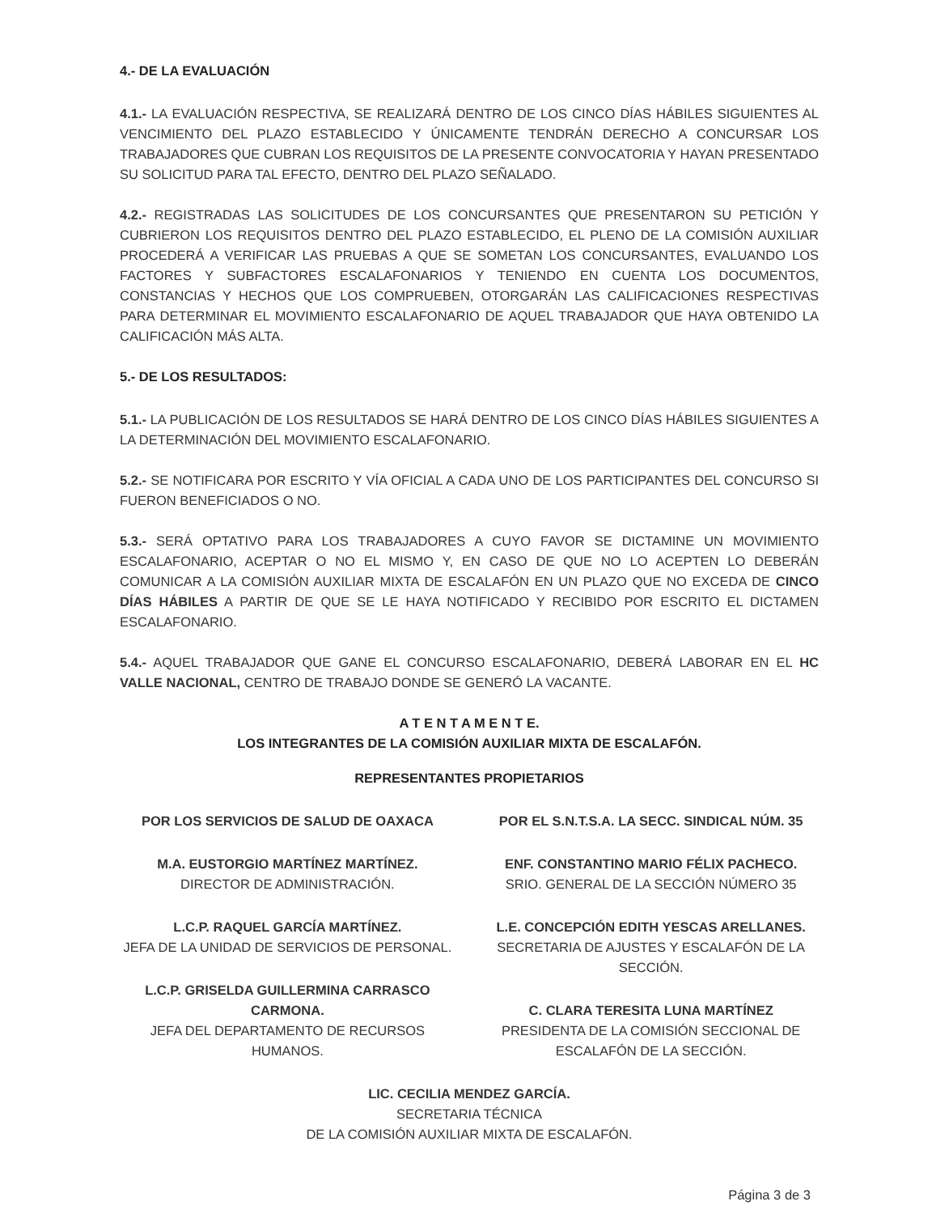4.- DE LA EVALUACIÓN
4.1.- LA EVALUACIÓN RESPECTIVA, SE REALIZARÁ DENTRO DE LOS CINCO DÍAS HÁBILES SIGUIENTES AL VENCIMIENTO DEL PLAZO ESTABLECIDO Y ÚNICAMENTE TENDRÁN DERECHO A CONCURSAR LOS TRABAJADORES QUE CUBRAN LOS REQUISITOS DE LA PRESENTE CONVOCATORIA Y HAYAN PRESENTADO SU SOLICITUD PARA TAL EFECTO, DENTRO DEL PLAZO SEÑALADO.
4.2.- REGISTRADAS LAS SOLICITUDES DE LOS CONCURSANTES QUE PRESENTARON SU PETICIÓN Y CUBRIERON LOS REQUISITOS DENTRO DEL PLAZO ESTABLECIDO, EL PLENO DE LA COMISIÓN AUXILIAR PROCEDERÁ A VERIFICAR LAS PRUEBAS A QUE SE SOMETAN LOS CONCURSANTES, EVALUANDO LOS FACTORES Y SUBFACTORES ESCALAFONARIOS Y TENIENDO EN CUENTA LOS DOCUMENTOS, CONSTANCIAS Y HECHOS QUE LOS COMPRUEBEN, OTORGARÁN LAS CALIFICACIONES RESPECTIVAS PARA DETERMINAR EL MOVIMIENTO ESCALAFONARIO DE AQUEL TRABAJADOR QUE HAYA OBTENIDO LA CALIFICACIÓN MÁS ALTA.
5.- DE LOS RESULTADOS:
5.1.- LA PUBLICACIÓN DE LOS RESULTADOS SE HARÁ DENTRO DE LOS CINCO DÍAS HÁBILES SIGUIENTES A LA DETERMINACIÓN DEL MOVIMIENTO ESCALAFONARIO.
5.2.- SE NOTIFICARA POR ESCRITO Y VÍA OFICIAL A CADA UNO DE LOS PARTICIPANTES DEL CONCURSO SI FUERON BENEFICIADOS O NO.
5.3.- SERÁ OPTATIVO PARA LOS TRABAJADORES A CUYO FAVOR SE DICTAMINE UN MOVIMIENTO ESCALAFONARIO, ACEPTAR O NO EL MISMO Y, EN CASO DE QUE NO LO ACEPTEN LO DEBERÁN COMUNICAR A LA COMISIÓN AUXILIAR MIXTA DE ESCALAFÓN EN UN PLAZO QUE NO EXCEDA DE CINCO DÍAS HÁBILES A PARTIR DE QUE SE LE HAYA NOTIFICADO Y RECIBIDO POR ESCRITO EL DICTAMEN ESCALAFONARIO.
5.4.- AQUEL TRABAJADOR QUE GANE EL CONCURSO ESCALAFONARIO, DEBERÁ LABORAR EN EL HC VALLE NACIONAL, CENTRO DE TRABAJO DONDE SE GENERÓ LA VACANTE.
A T E N T A M E N T E.
LOS INTEGRANTES DE LA COMISIÓN AUXILIAR MIXTA DE ESCALAFÓN.
REPRESENTANTES PROPIETARIOS
POR LOS SERVICIOS DE SALUD DE OAXACA
M.A. EUSTORGIO MARTÍNEZ MARTÍNEZ.
DIRECTOR DE ADMINISTRACIÓN.
L.C.P. RAQUEL GARCÍA MARTÍNEZ.
JEFA DE LA UNIDAD DE SERVICIOS DE PERSONAL.
L.C.P. GRISELDA GUILLERMINA CARRASCO CARMONA.
JEFA DEL DEPARTAMENTO DE RECURSOS HUMANOS.
POR EL S.N.T.S.A. LA SECC. SINDICAL NÚM. 35
ENF. CONSTANTINO MARIO FÉLIX PACHECO.
SRIO. GENERAL DE LA SECCIÓN NÚMERO 35
L.E. CONCEPCIÓN EDITH YESCAS ARELLANES.
SECRETARIA DE AJUSTES Y ESCALAFÓN DE LA SECCIÓN.
C. CLARA TERESITA LUNA MARTÍNEZ
PRESIDENTA DE LA COMISIÓN SECCIONAL DE ESCALAFÓN DE LA SECCIÓN.
LIC. CECILIA MENDEZ GARCÍA.
SECRETARIA TÉCNICA
DE LA COMISIÓN AUXILIAR MIXTA DE ESCALAFÓN.
Página 3 de 3